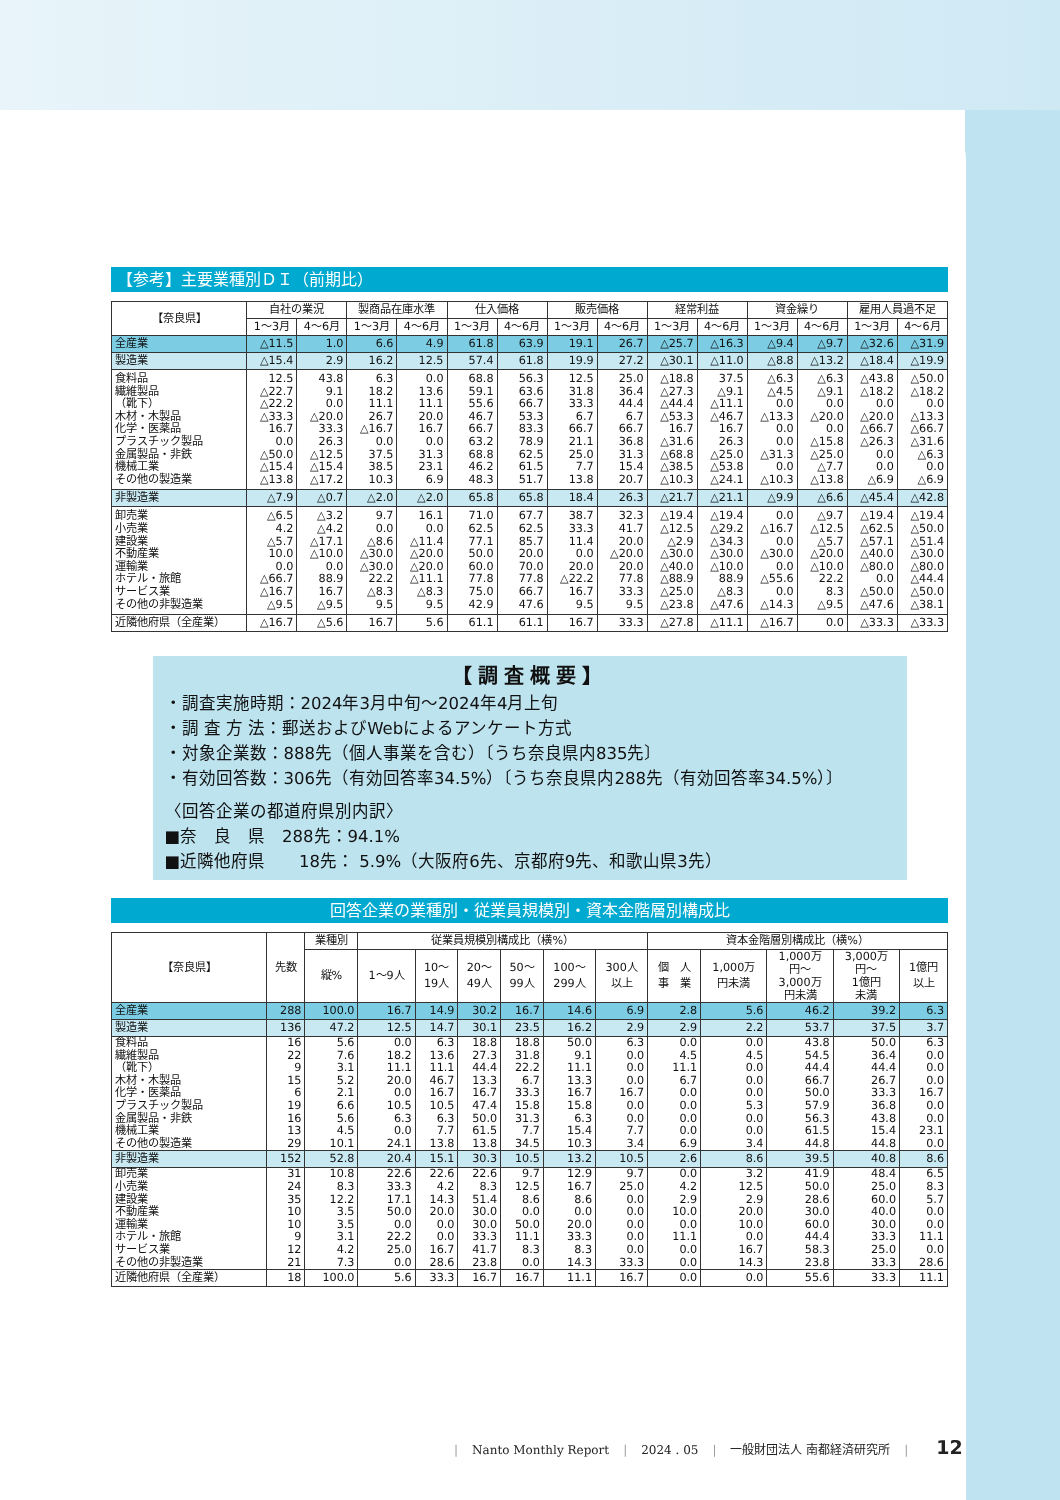【参考】主要業種別ＤＩ（前期比）
| 【奈良県】 | 自社の業況 | | 製商品在庫水準 | | 仕入価格 | | 販売価格 | | 経常利益 | | 資金繰り | | 雇用人員過不足 | |
| --- | --- | --- | --- | --- | --- | --- | --- | --- | --- | --- | --- | --- | --- | --- |
| | 1〜3月 | 4〜6月 | 1〜3月 | 4〜6月 | 1〜3月 | 4〜6月 | 1〜3月 | 4〜6月 | 1〜3月 | 4〜6月 | 1〜3月 | 4〜6月 | 1〜3月 | 4〜6月 |
| 全産業 | △11.5 | 1.0 | 6.6 | 4.9 | 61.8 | 63.9 | 19.1 | 26.7 | △25.7 | △16.3 | △9.4 | △9.7 | △32.6 | △31.9 |
| 製造業 | △15.4 | 2.9 | 16.2 | 12.5 | 57.4 | 61.8 | 19.9 | 27.2 | △30.1 | △11.0 | △8.8 | △13.2 | △18.4 | △19.9 |
| 食料品 | 12.5 | 43.8 | 6.3 | 0.0 | 68.8 | 56.3 | 12.5 | 25.0 | △18.8 | 37.5 | △6.3 | △6.3 | △43.8 | △50.0 |
| 繊維製品 | △22.7 | 9.1 | 18.2 | 13.6 | 59.1 | 63.6 | 31.8 | 36.4 | △27.3 | △9.1 | △4.5 | △9.1 | △18.2 | △18.2 |
| （靴下） | △22.2 | 0.0 | 11.1 | 11.1 | 55.6 | 66.7 | 33.3 | 44.4 | △44.4 | △11.1 | 0.0 | 0.0 | 0.0 | 0.0 |
| 木材・木製品 | △33.3 | △20.0 | 26.7 | 20.0 | 46.7 | 53.3 | 6.7 | 6.7 | △53.3 | △46.7 | △13.3 | △20.0 | △20.0 | △13.3 |
| 化学・医薬品 | 16.7 | 33.3 | △16.7 | 16.7 | 66.7 | 83.3 | 66.7 | 66.7 | 16.7 | 16.7 | 0.0 | 0.0 | △66.7 | △66.7 |
| プラスチック製品 | 0.0 | 26.3 | 0.0 | 0.0 | 63.2 | 78.9 | 21.1 | 36.8 | △31.6 | 26.3 | 0.0 | △15.8 | △26.3 | △31.6 |
| 金属製品・非鉄 | △50.0 | △12.5 | 37.5 | 31.3 | 68.8 | 62.5 | 25.0 | 31.3 | △68.8 | △25.0 | △31.3 | △25.0 | 0.0 | △6.3 |
| 機械工業 | △15.4 | △15.4 | 38.5 | 23.1 | 46.2 | 61.5 | 7.7 | 15.4 | △38.5 | △53.8 | 0.0 | △7.7 | 0.0 | 0.0 |
| その他の製造業 | △13.8 | △17.2 | 10.3 | 6.9 | 48.3 | 51.7 | 13.8 | 20.7 | △10.3 | △24.1 | △10.3 | △13.8 | △6.9 | △6.9 |
| 非製造業 | △7.9 | △0.7 | △2.0 | △2.0 | 65.8 | 65.8 | 18.4 | 26.3 | △21.7 | △21.1 | △9.9 | △6.6 | △45.4 | △42.8 |
| 卸売業 | △6.5 | △3.2 | 9.7 | 16.1 | 71.0 | 67.7 | 38.7 | 32.3 | △19.4 | △19.4 | 0.0 | △9.7 | △19.4 | △19.4 |
| 小売業 | 4.2 | △4.2 | 0.0 | 0.0 | 62.5 | 62.5 | 33.3 | 41.7 | △12.5 | △29.2 | △16.7 | △12.5 | △62.5 | △50.0 |
| 建設業 | △5.7 | △17.1 | △8.6 | △11.4 | 77.1 | 85.7 | 11.4 | 20.0 | △2.9 | △34.3 | 0.0 | △5.7 | △57.1 | △51.4 |
| 不動産業 | 10.0 | △10.0 | △30.0 | △20.0 | 50.0 | 20.0 | 0.0 | △20.0 | △30.0 | △30.0 | △30.0 | △20.0 | △40.0 | △30.0 |
| 運輸業 | 0.0 | 0.0 | △30.0 | △20.0 | 60.0 | 70.0 | 20.0 | 20.0 | △40.0 | △10.0 | 0.0 | △10.0 | △80.0 | △80.0 |
| ホテル・旅館 | △66.7 | 88.9 | 22.2 | △11.1 | 77.8 | 77.8 | △22.2 | 77.8 | △88.9 | 88.9 | △55.6 | 22.2 | 0.0 | △44.4 |
| サービス業 | △16.7 | 16.7 | △8.3 | △8.3 | 75.0 | 66.7 | 16.7 | 33.3 | △25.0 | △8.3 | 0.0 | 8.3 | △50.0 | △50.0 |
| その他の非製造業 | △9.5 | △9.5 | 9.5 | 9.5 | 42.9 | 47.6 | 9.5 | 9.5 | △23.8 | △47.6 | △14.3 | △9.5 | △47.6 | △38.1 |
| 近隣他府県（全産業） | △16.7 | △5.6 | 16.7 | 5.6 | 61.1 | 61.1 | 16.7 | 33.3 | △27.8 | △11.1 | △16.7 | 0.0 | △33.3 | △33.3 |
【調査概要】
・調査実施時期：2024年3月中旬〜2024年4月上旬
・調 査 方 法：郵送およびWebによるアンケート方式
・対象企業数：888先（個人事業を含む）〔うち奈良県内835先〕
・有効回答数：306先（有効回答率34.5%）〔うち奈良県内288先（有効回答率34.5%）〕
〈回答企業の都道府県別内訳〉
■奈　良　県　288先：94.1%
■近隣他府県　　18先： 5.9%（大阪府6先、京都府9先、和歌山県3先）
回答企業の業種別・従業員規模別・資本金階層別構成比
| 【奈良県】 | 先数 | 業種別 | 従業員規模別構成比（横%） | | | | | | 資本金階層別構成比（横%） | | | | |
| --- | --- | --- | --- | --- | --- | --- | --- | --- | --- | --- | --- | --- | --- |
| | | 縦% | 1〜9人 | 10〜 19人 | 20〜 49人 | 50〜 99人 | 100〜 299人 | 300人 以上 | 個 人 事 業 | 1,000万 円未満 | 1,000万 円〜 3,000万 円未満 | 3,000万 円〜 1億円 未満 | 1億円 以上 |
| 全産業 | 288 | 100.0 | 16.7 | 14.9 | 30.2 | 16.7 | 14.6 | 6.9 | 2.8 | 5.6 | 46.2 | 39.2 | 6.3 |
| 製造業 | 136 | 47.2 | 12.5 | 14.7 | 30.1 | 23.5 | 16.2 | 2.9 | 2.9 | 2.2 | 53.7 | 37.5 | 3.7 |
| 食料品 | 16 | 5.6 | 0.0 | 6.3 | 18.8 | 18.8 | 50.0 | 6.3 | 0.0 | 0.0 | 43.8 | 50.0 | 6.3 |
| 繊維製品 | 22 | 7.6 | 18.2 | 13.6 | 27.3 | 31.8 | 9.1 | 0.0 | 4.5 | 4.5 | 54.5 | 36.4 | 0.0 |
| （靴下） | 9 | 3.1 | 11.1 | 11.1 | 44.4 | 22.2 | 11.1 | 0.0 | 11.1 | 0.0 | 44.4 | 44.4 | 0.0 |
| 木材・木製品 | 15 | 5.2 | 20.0 | 46.7 | 13.3 | 6.7 | 13.3 | 0.0 | 6.7 | 0.0 | 66.7 | 26.7 | 0.0 |
| 化学・医薬品 | 6 | 2.1 | 0.0 | 16.7 | 16.7 | 33.3 | 16.7 | 16.7 | 0.0 | 0.0 | 50.0 | 33.3 | 16.7 |
| プラスチック製品 | 19 | 6.6 | 10.5 | 10.5 | 47.4 | 15.8 | 15.8 | 0.0 | 0.0 | 5.3 | 57.9 | 36.8 | 0.0 |
| 金属製品・非鉄 | 16 | 5.6 | 6.3 | 6.3 | 50.0 | 31.3 | 6.3 | 0.0 | 0.0 | 0.0 | 56.3 | 43.8 | 0.0 |
| 機械工業 | 13 | 4.5 | 0.0 | 7.7 | 61.5 | 7.7 | 15.4 | 7.7 | 0.0 | 0.0 | 61.5 | 15.4 | 23.1 |
| その他の製造業 | 29 | 10.1 | 24.1 | 13.8 | 13.8 | 34.5 | 10.3 | 3.4 | 6.9 | 3.4 | 44.8 | 44.8 | 0.0 |
| 非製造業 | 152 | 52.8 | 20.4 | 15.1 | 30.3 | 10.5 | 13.2 | 10.5 | 2.6 | 8.6 | 39.5 | 40.8 | 8.6 |
| 卸売業 | 31 | 10.8 | 22.6 | 22.6 | 22.6 | 9.7 | 12.9 | 9.7 | 0.0 | 3.2 | 41.9 | 48.4 | 6.5 |
| 小売業 | 24 | 8.3 | 33.3 | 4.2 | 8.3 | 12.5 | 16.7 | 25.0 | 4.2 | 12.5 | 50.0 | 25.0 | 8.3 |
| 建設業 | 35 | 12.2 | 17.1 | 14.3 | 51.4 | 8.6 | 8.6 | 0.0 | 2.9 | 2.9 | 28.6 | 60.0 | 5.7 |
| 不動産業 | 10 | 3.5 | 50.0 | 20.0 | 30.0 | 0.0 | 0.0 | 0.0 | 10.0 | 20.0 | 30.0 | 40.0 | 0.0 |
| 運輸業 | 10 | 3.5 | 0.0 | 0.0 | 30.0 | 50.0 | 20.0 | 0.0 | 0.0 | 10.0 | 60.0 | 30.0 | 0.0 |
| ホテル・旅館 | 9 | 3.1 | 22.2 | 0.0 | 33.3 | 11.1 | 33.3 | 0.0 | 11.1 | 0.0 | 44.4 | 33.3 | 11.1 |
| サービス業 | 12 | 4.2 | 25.0 | 16.7 | 41.7 | 8.3 | 8.3 | 0.0 | 0.0 | 16.7 | 58.3 | 25.0 | 0.0 |
| その他の非製造業 | 21 | 7.3 | 0.0 | 28.6 | 23.8 | 0.0 | 14.3 | 33.3 | 0.0 | 14.3 | 23.8 | 33.3 | 28.6 |
| 近隣他府県（全産業） | 18 | 100.0 | 5.6 | 33.3 | 16.7 | 16.7 | 11.1 | 16.7 | 0.0 | 0.0 | 55.6 | 33.3 | 11.1 |
| Nanto Monthly Report | 2024 . 05 | 一般財団法人 南都経済研究所 | 12